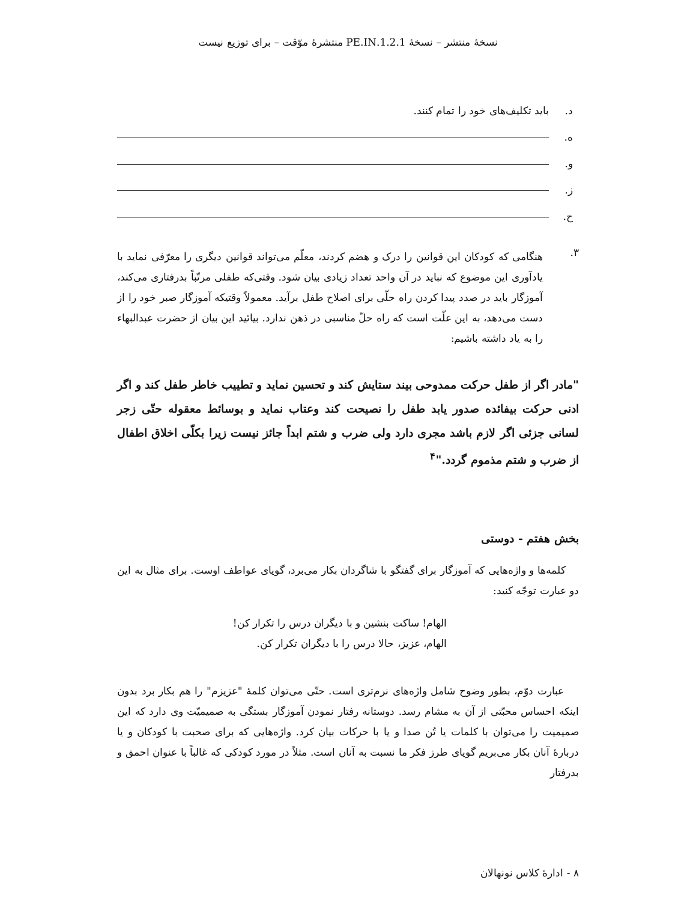نسخهٔ منتشر – نسخهٔ 1.2.1.PE.IN منتشرهٔ موّقت – برای توزیع نیست
د. باید تکلیف‌های خود را تمام کنند.
ه.
و.
ز.
ح.
۳.
هنگامی که کودکان این قوانین را درک و هضم کردند، معلّم می‌تواند قوانین دیگری را معرّفی نماید با یادآوری این موضوع که نباید در آن واحد تعداد زیادی بیان شود. وقتی‌که طفلی مرتّباً بدرفتاری می‌کند، آموزگار باید در صدد پیدا کردن راه حلّی برای اصلاح طفل برآید. معمولاً وقتیکه آموزگار صبر خود را از دست می‌دهد، به این علّت است که راه حلّ مناسبی در ذهن ندارد. بیائید این بیان از حضرت عبدالبهاء را به یاد داشته باشیم:
"مادر اگر از طفل حرکت ممدوحی بیند ستایش کند و تحسین نماید و تطییب خاطر طفل کند و اگر ادنی حرکت بیفائده صدور یابد طفل را نصیحت کند وعتاب نماید و بوسائط معقوله حتّی زجر لسانی جزئی اگر لازم باشد مجری دارد ولی ضرب و شتم ابداً جائز نیست زیرا بکلّی اخلاق اطفال از ضرب و شتم مذموم گردد."<sup>۴</sup>
بخش هفتم - دوستی
کلمه‌ها و واژه‌هایی که آموزگار برای گفتگو با شاگردان بکار می‌برد، گویای عواطف اوست. برای مثال به این دو عبارت توجّه کنید:
الهام! ساکت بنشین و با دیگران درس را تکرار کن!
الهام، عزیز، حالا درس را با دیگران تکرار کن.
عبارت دوّم، بطور وضوح شامل واژه‌های نرم‌تری است. حتّی می‌توان کلمهٔ "عزیزم" را هم بکار برد بدون اینکه احساس محبّتی از آن به مشام رسد. دوستانه رفتار نمودن آموزگار بستگی به صمیمیّت وی دارد که این صمیمیت را می‌توان با کلمات یا تُن صدا و یا با حرکات بیان کرد. واژه‌هایی که برای صحبت با کودکان و یا دربارهٔ آنان بکار می‌بریم گویای طرز فکر ما نسبت به آنان است. مثلاً در مورد کودکی که غالباً با عنوان احمق و بدرفتار
۸ - ادارهٔ کلاس نونهالان